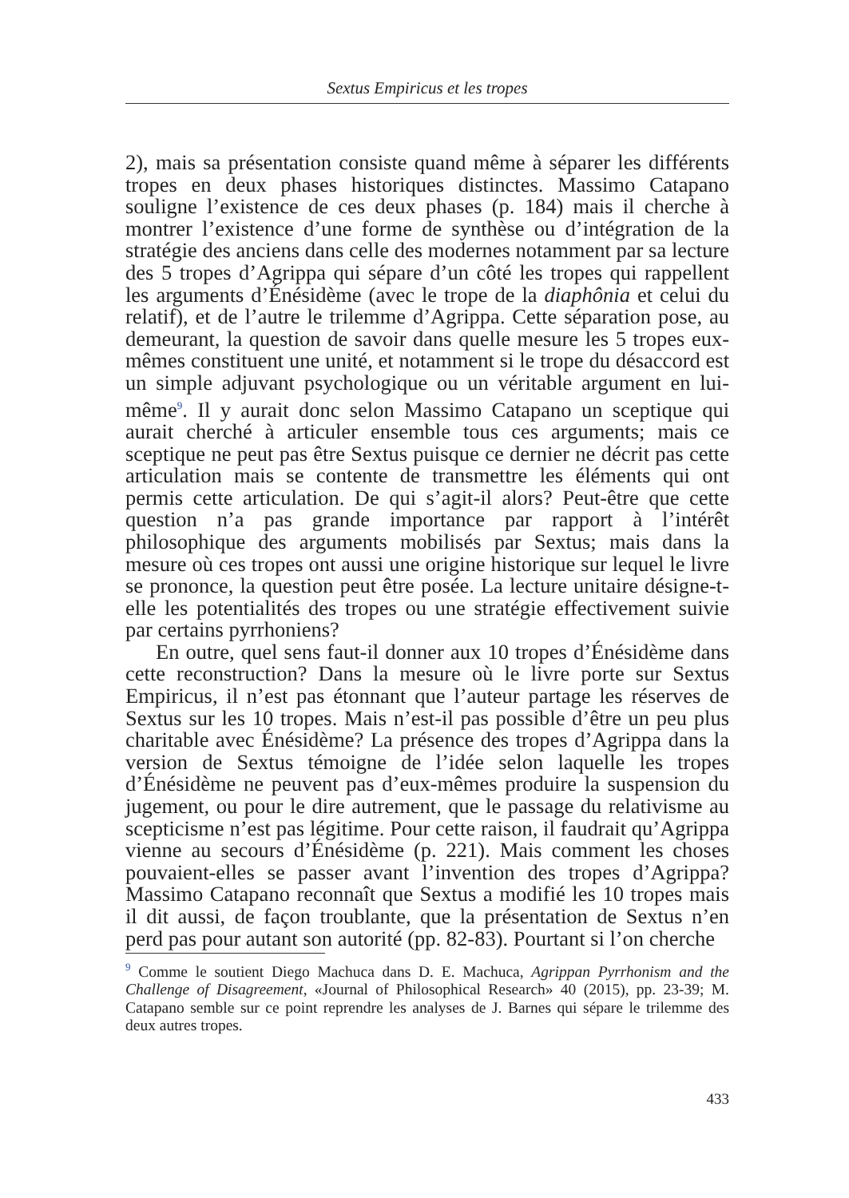Sextus Empiricus et les tropes
2), mais sa présentation consiste quand même à séparer les différents tropes en deux phases historiques distinctes. Massimo Catapano souligne l’existence de ces deux phases (p. 184) mais il cherche à montrer l’existence d’une forme de synthèse ou d’intégration de la stratégie des anciens dans celle des modernes notamment par sa lecture des 5 tropes d’Agrippa qui sépare d’un côté les tropes qui rappellent les arguments d’Énésidème (avec le trope de la diaphônia et celui du relatif), et de l’autre le trilemme d’Agrippa. Cette séparation pose, au demeurant, la question de savoir dans quelle mesure les 5 tropes eux-mêmes constituent une unité, et notamment si le trope du désaccord est un simple adjuvant psychologique ou un véritable argument en lui-même<sup>9</sup>. Il y aurait donc selon Massimo Catapano un sceptique qui aurait cherché à articuler ensemble tous ces arguments; mais ce sceptique ne peut pas être Sextus puisque ce dernier ne décrit pas cette articulation mais se contente de transmettre les éléments qui ont permis cette articulation. De qui s’agit-il alors? Peut-être que cette question n’a pas grande importance par rapport à l’intérêt philosophique des arguments mobilisés par Sextus; mais dans la mesure où ces tropes ont aussi une origine historique sur lequel le livre se prononce, la question peut être posée. La lecture unitaire désigne-t-elle les potentialités des tropes ou une stratégie effectivement suivie par certains pyrrhoniens?
En outre, quel sens faut-il donner aux 10 tropes d’Énésidème dans cette reconstruction? Dans la mesure où le livre porte sur Sextus Empiricus, il n’est pas étonnant que l’auteur partage les réserves de Sextus sur les 10 tropes. Mais n’est-il pas possible d’être un peu plus charitable avec Énésidème? La présence des tropes d’Agrippa dans la version de Sextus témoigne de l’idée selon laquelle les tropes d’Énésidème ne peuvent pas d’eux-mêmes produire la suspension du jugement, ou pour le dire autrement, que le passage du relativisme au scepticisme n’est pas légitime. Pour cette raison, il faudrait qu’Agrippa vienne au secours d’Énésidème (p. 221). Mais comment les choses pouvaient-elles se passer avant l’invention des tropes d’Agrippa? Massimo Catapano reconnaît que Sextus a modifié les 10 tropes mais il dit aussi, de façon troublante, que la présentation de Sextus n’en perd pas pour autant son autorité (pp. 82-83). Pourtant si l’on cherche
<sup>9</sup> Comme le soutient Diego Machuca dans D. E. Machuca, Agrippan Pyrrhonism and the Challenge of Disagreement, «Journal of Philosophical Research» 40 (2015), pp. 23-39; M. Catapano semble sur ce point reprendre les analyses de J. Barnes qui sépare le trilemme des deux autres tropes.
433